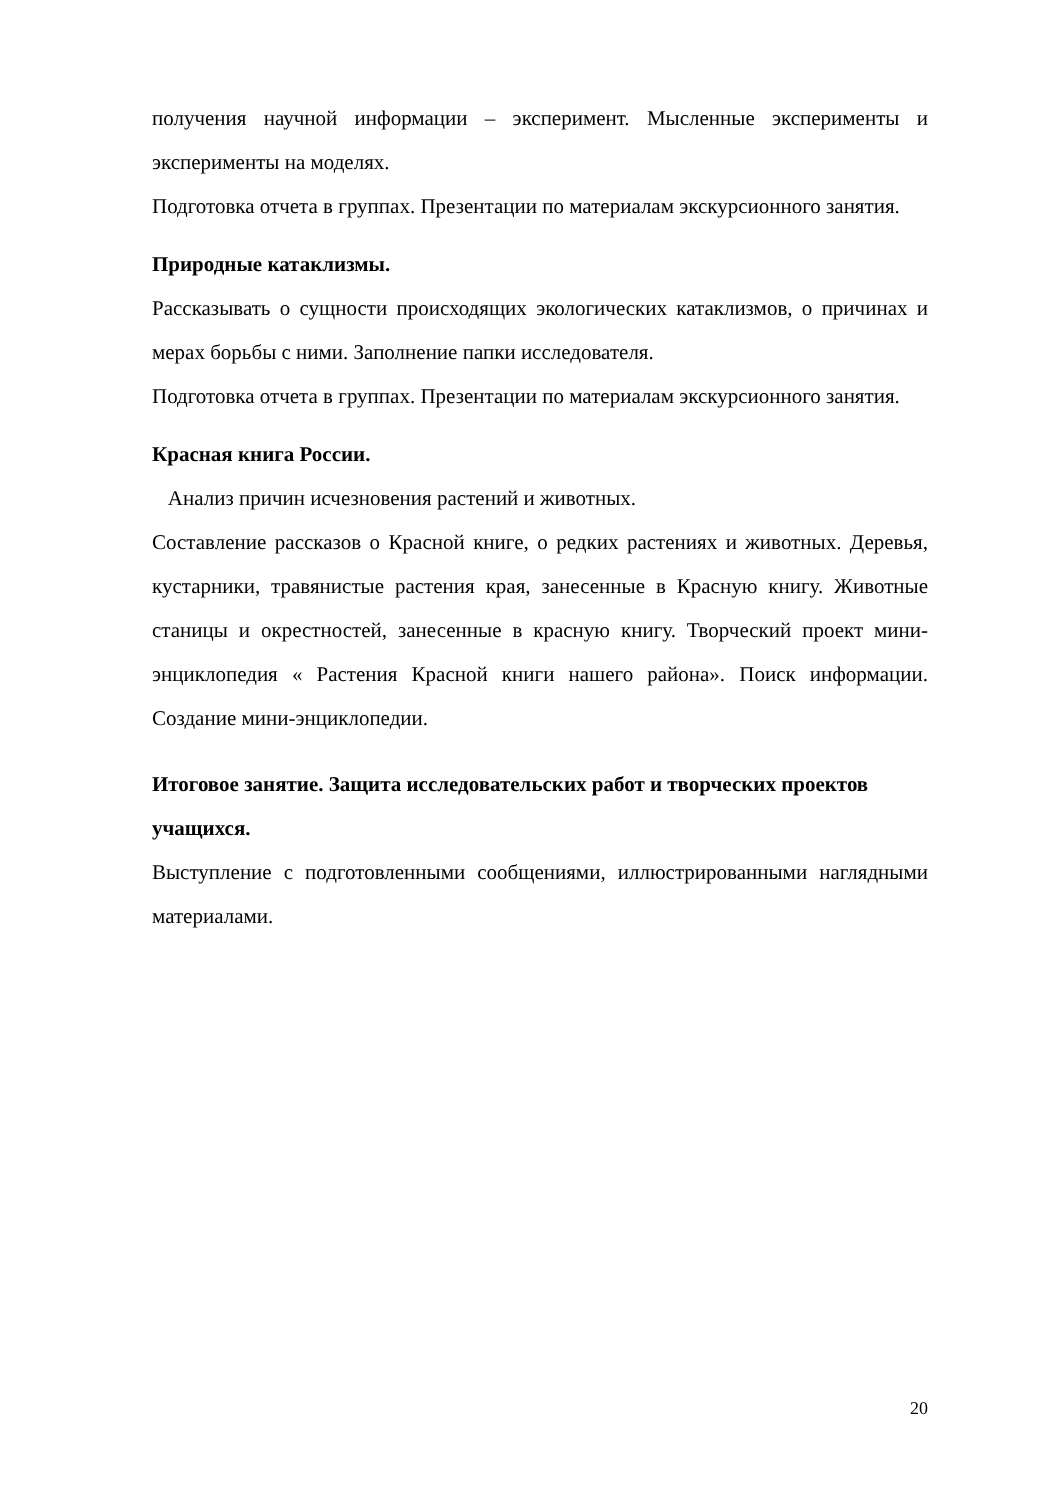получения научной информации – эксперимент. Мысленные эксперименты и эксперименты на моделях.
Подготовка отчета в группах. Презентации по материалам экскурсионного занятия.
Природные катаклизмы.
Рассказывать о сущности происходящих экологических катаклизмов, о причинах и мерах борьбы с ними. Заполнение папки исследователя.
Подготовка отчета в группах. Презентации по материалам экскурсионного занятия.
Красная книга России.
Анализ причин исчезновения растений и животных.
Составление рассказов о Красной книге, о редких растениях и животных. Деревья, кустарники, травянистые растения края, занесенные в Красную книгу. Животные станицы и окрестностей, занесенные в красную книгу. Творческий проект мини-энциклопедия « Растения Красной книги нашего района». Поиск информации. Создание мини-энциклопедии.
Итоговое занятие. Защита исследовательских работ и творческих проектов учащихся.
Выступление с подготовленными сообщениями, иллюстрированными наглядными материалами.
20